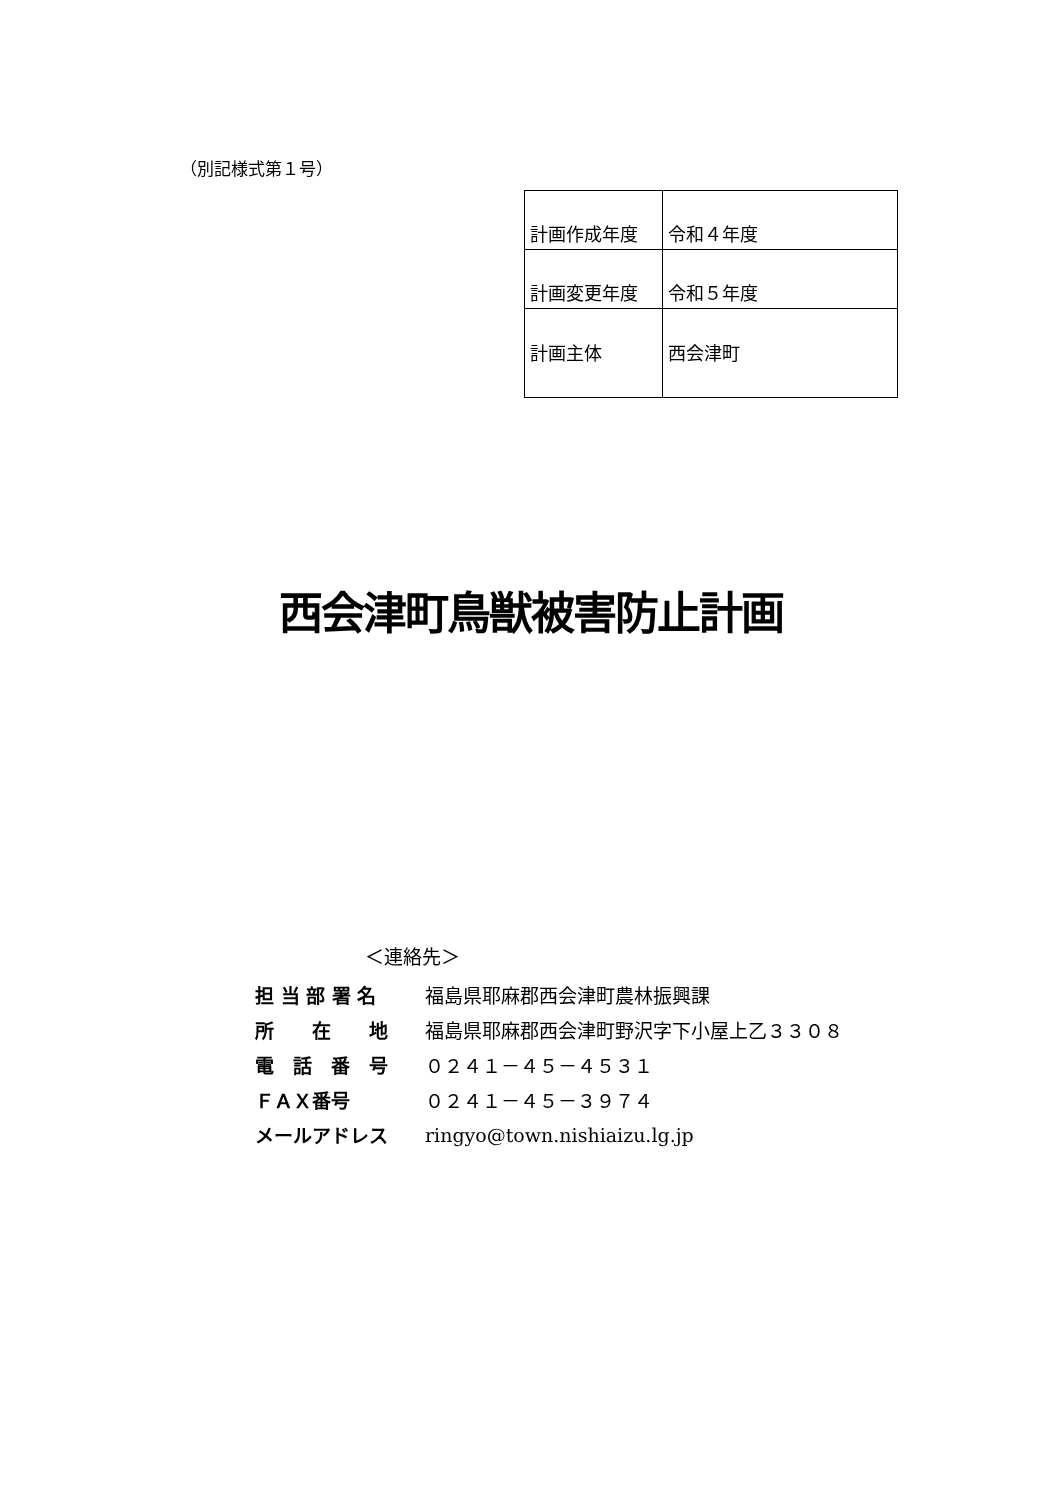（別記様式第１号）
| 計画作成年度 | 令和４年度 |
| 計画変更年度 | 令和５年度 |
| 計画主体 | 西会津町 |
西会津町鳥獣被害防止計画
＜連絡先＞
| 担 当 部 署 名 | 福島県耶麻郡西会津町農林振興課 |
| 所 在 地 | 福島県耶麻郡西会津町野沢字下小屋上乙３３０８ |
| 電 話 番 号 | ０２４１－４５－４５３１ |
| ＦＡＸ番号 | ０２４１－４５－３９７４ |
| メールアドレス | ringyo@town.nishiaizu.lg.jp |